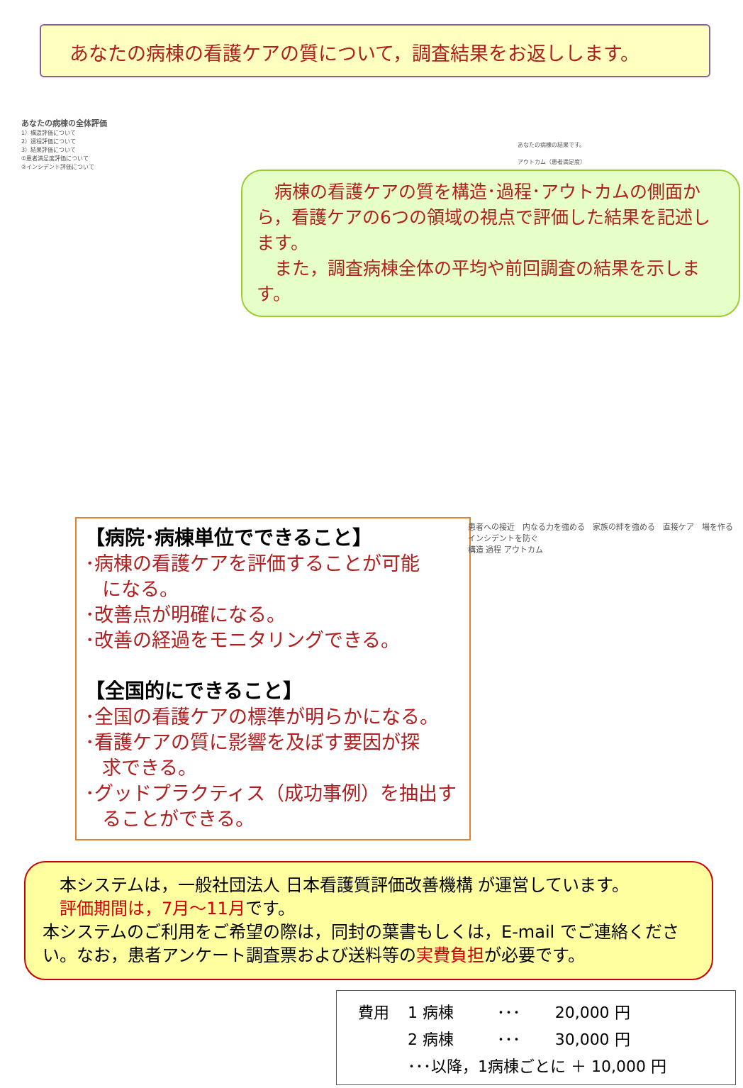あなたの病棟の看護ケアの質について，調査結果をお返しします。
あなたの病棟の全体評価
1）構造評価について
2）過程評価について
3）結果評価について
①患者満足度評価について
②インシデント評価について
あなたの病棟の結果です。
アウトカム（患者満足度）
　病棟の看護ケアの質を構造･過程･アウトカムの側面から，看護ケアの6つの領域の視点で評価した結果を記述します。
　また，調査病棟全体の平均や前回調査の結果を示します。
【病院･病棟単位でできること】
･病棟の看護ケアを評価することが可能
になる。
･改善点が明確になる。
･改善の経過をモニタリングできる。
【全国的にできること】
･全国の看護ケアの標準が明らかになる。
･看護ケアの質に影響を及ぼす要因が探
求できる。
･グッドプラクティス（成功事例）を抽出す
ることができる。
患者への接近　内なる力を強める　家族の絆を強める　直接ケア　場を作る　インシデントを防ぐ
構造 過程 アウトカム
　本システムは，一般社団法人 日本看護質評価改善機構 が運営しています。
　評価期間は，7月～11月です。
本システムのご利用をご希望の際は，同封の葉書もしくは，E-mail でご連絡ください。なお，患者アンケート調査票および送料等の実費負担が必要です。
| 費用 | 1 病棟 | ･･･ | 20,000 円 |
| | 2 病棟 | ･･･ | 30,000 円 |
| | ･･･以降，1病棟ごとに ＋ 10,000 円 | | |